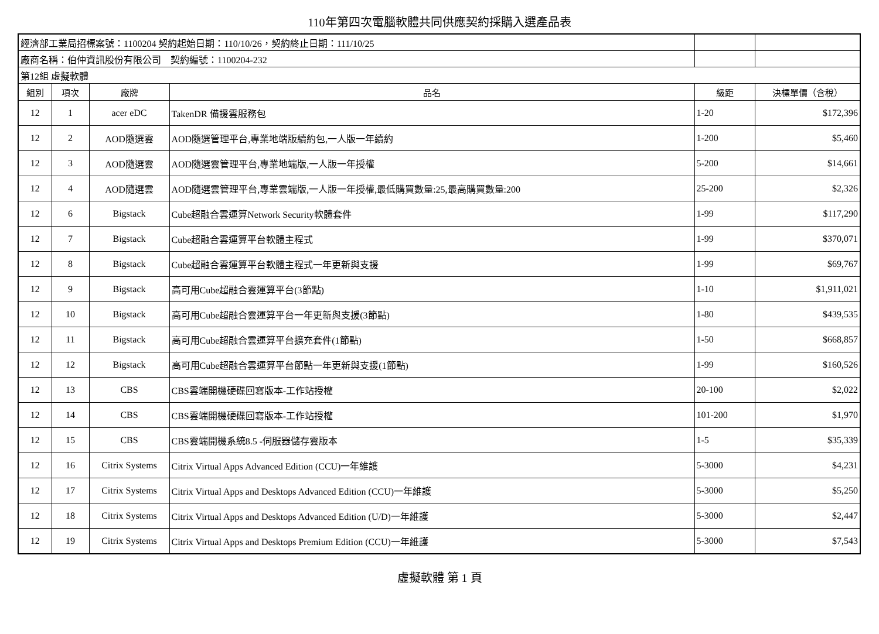110年第四次電腦軟體共同供應契約採購入選產品表
| 經濟部工業局招標案號：1100204 契約起始日期：110/10/26，契約終止日期：111/10/25 | | | | | |
| 廠商名稱：伯仲資訊股份有限公司 契約編號：1100204-232 | | | | | |
| 第12組 虛擬軟體 | | | | | |
| 組別 | 項次 | 廠牌 | 品名 | 級距 | 決標單價（含稅） |
| 12 | 1 | acer eDC | TakenDR 備援雲服務包 | 1-20 | $172,396 |
| 12 | 2 | AOD隨選雲 | AOD隨選管理平台,專業地端版續約包,一人版一年續約 | 1-200 | $5,460 |
| 12 | 3 | AOD隨選雲 | AOD隨選雲管理平台,專業地端版,一人版一年授權 | 5-200 | $14,661 |
| 12 | 4 | AOD隨選雲 | AOD隨選雲管理平台,專業雲端版,一人版一年授權,最低購買數量:25,最高購買數量:200 | 25-200 | $2,326 |
| 12 | 6 | Bigstack | Cube超融合雲運算Network Security軟體套件 | 1-99 | $117,290 |
| 12 | 7 | Bigstack | Cube超融合雲運算平台軟體主程式 | 1-99 | $370,071 |
| 12 | 8 | Bigstack | Cube超融合雲運算平台軟體主程式一年更新與支援 | 1-99 | $69,767 |
| 12 | 9 | Bigstack | 高可用Cube超融合雲運算平台(3節點) | 1-10 | $1,911,021 |
| 12 | 10 | Bigstack | 高可用Cube超融合雲運算平台一年更新與支援(3節點) | 1-80 | $439,535 |
| 12 | 11 | Bigstack | 高可用Cube超融合雲運算平台擴充套件(1節點) | 1-50 | $668,857 |
| 12 | 12 | Bigstack | 高可用Cube超融合雲運算平台節點一年更新與支援(1節點) | 1-99 | $160,526 |
| 12 | 13 | CBS | CBS雲端開機硬碟回寫版本-工作站授權 | 20-100 | $2,022 |
| 12 | 14 | CBS | CBS雲端開機硬碟回寫版本-工作站授權 | 101-200 | $1,970 |
| 12 | 15 | CBS | CBS雲端開機系統8.5 -伺服器儲存雲版本 | 1-5 | $35,339 |
| 12 | 16 | Citrix Systems | Citrix Virtual Apps Advanced Edition (CCU)一年維護 | 5-3000 | $4,231 |
| 12 | 17 | Citrix Systems | Citrix Virtual Apps and Desktops Advanced Edition (CCU)一年維護 | 5-3000 | $5,250 |
| 12 | 18 | Citrix Systems | Citrix Virtual Apps and Desktops Advanced Edition (U/D)一年維護 | 5-3000 | $2,447 |
| 12 | 19 | Citrix Systems | Citrix Virtual Apps and Desktops Premium Edition (CCU)一年維護 | 5-3000 | $7,543 |
虛擬軟體 第 1 頁